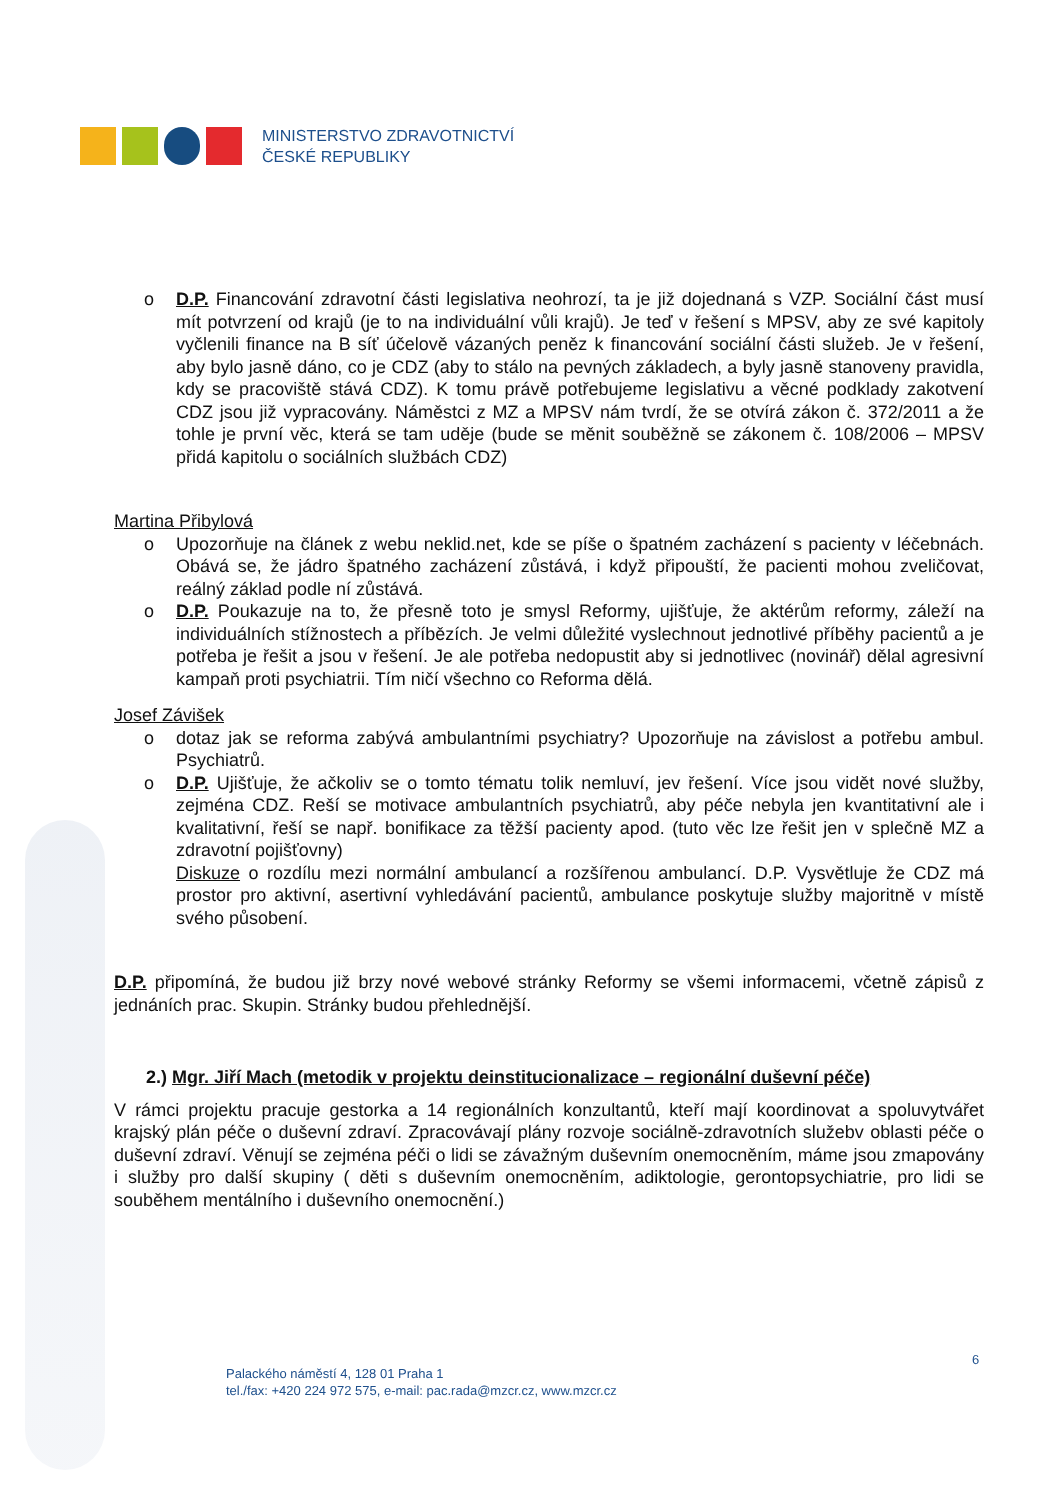MINISTERSTVO ZDRAVOTNICTVÍ
ČESKÉ REPUBLIKY
o D.P. Financování zdravotní části legislativa neohrozí, ta je již dojednaná s VZP. Sociální část musí mít potvrzení od krajů (je to na individuální vůli krajů). Je teď v řešení s MPSV, aby ze své kapitoly vyčlenili finance na B síť účelově vázaných peněz k financování sociální části služeb. Je v řešení, aby bylo jasně dáno, co je CDZ (aby to stálo na pevných základech, a byly jasně stanoveny pravidla, kdy se pracoviště stává CDZ). K tomu právě potřebujeme legislativu a věcné podklady zakotvení CDZ jsou již vypracovány. Náměstci z MZ a MPSV nám tvrdí, že se otvírá zákon č. 372/2011 a že tohle je první věc, která se tam uděje (bude se měnit souběžně se zákonem č. 108/2006 – MPSV přidá kapitolu o sociálních službách CDZ)
Martina Přibylová
o Upozorňuje na článek z webu neklid.net, kde se píše o špatném zacházení s pacienty v léčebnách. Obává se, že jádro špatného zacházení zůstává, i když připouští, že pacienti mohou zveličovat, reálný základ podle ní zůstává.
o D.P. Poukazuje na to, že přesně toto je smysl Reformy, ujišťuje, že aktérům reformy, záleží na individuálních stížnostech a příbězích. Je velmi důležité vyslechnout jednotlivé příběhy pacientů a je potřeba je řešit a jsou v řešení. Je ale potřeba nedopustit aby si jednotlivec (novinář) dělal agresivní kampaň proti psychiatrii. Tím ničí všechno co Reforma dělá.
Josef Závišek
o dotaz jak se reforma zabývá ambulantními psychiatry? Upozorňuje na závislost a potřebu ambul. Psychiatrů.
o D.P. Ujišťuje, že ačkoliv se o tomto tématu tolik nemluví, jev řešení. Více jsou vidět nové služby, zejména CDZ. Reší se motivace ambulantních psychiatrů, aby péče nebyla jen kvantitativní ale i kvalitativní, řeší se např. bonifikace za těžší pacienty apod. (tuto věc lze řešit jen v splečně MZ a zdravotní pojišťovny)
Diskuze o rozdílu mezi normální ambulancí a rozšířenou ambulancí. D.P. Vysvětluje že CDZ má prostor pro aktivní, asertivní vyhledávání pacientů, ambulance poskytuje služby majoritně v místě svého působení.
D.P. připomíná, že budou již brzy nové webové stránky Reformy se všemi informacemi, včetně zápisů z jednáních prac. Skupin. Stránky budou přehlednější.
2.) Mgr. Jiří Mach (metodik v projektu deinstitucionalizace – regionální duševní péče)
V rámci projektu pracuje gestorka a 14 regionálních konzultantů, kteří mají koordinovat a spoluvytvářet krajský plán péče o duševní zdraví. Zpracovávají plány rozvoje sociálně-zdravotních služebv oblasti péče o duševní zdraví. Věnují se zejména péči o lidi se závažným duševním onemocněním, máme jsou zmapovány i služby pro další skupiny ( děti s duševním onemocněním, adiktologie, gerontopsychiatrie, pro lidi se souběhem mentálního i duševního onemocnění.)
6
Palackého náměstí 4, 128 01 Praha 1
tel./fax: +420 224 972 575, e-mail: pac.rada@mzcr.cz, www.mzcr.cz